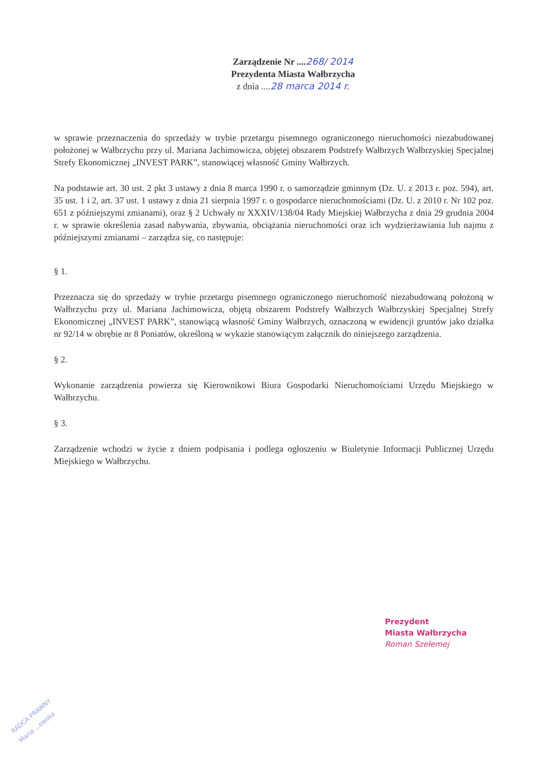Zarządzenie Nr ....268/ 2014
Prezydenta Miasta Wałbrzycha
z dnia ....28 marca 2014 r.
w sprawie przeznaczenia do sprzedaży w trybie przetargu pisemnego ograniczonego nieruchomości niezabudowanej położonej w Wałbrzychu przy ul. Mariana Jachimowicza, objętej obszarem Podstrefy Wałbrzych Wałbrzyskiej Specjalnej Strefy Ekonomicznej „INVEST PARK”, stanowiącej własność Gminy Wałbrzych.
Na podstawie art. 30 ust. 2 pkt 3 ustawy z dnia 8 marca 1990 r. o samorządzie gminnym (Dz. U. z 2013 r. poz. 594), art. 35 ust. 1 i 2, art. 37 ust. 1 ustawy z dnia 21 sierpnia 1997 r. o gospodarce nieruchomościami (Dz. U. z 2010 r. Nr 102 poz. 651 z późniejszymi zmianami), oraz § 2 Uchwały nr XXXIV/138/04 Rady Miejskiej Wałbrzycha z dnia 29 grudnia 2004 r. w sprawie określenia zasad nabywania, zbywania, obciążania nieruchomości oraz ich wydzierżawiania lub najmu z późniejszymi zmianami – zarządza się, co następuje:
§ 1.
Przeznacza się do sprzedaży w trybie przetargu pisemnego ograniczonego nieruchomość niezabudowaną położoną w Wałbrzychu przy ul. Mariana Jachimowicza, objętą obszarem Podstrefy Wałbrzych Wałbrzyskiej Specjalnej Strefy Ekonomicznej „INVEST PARK”, stanowiącą własność Gminy Wałbrzych, oznaczoną w ewidencji gruntów jako działka nr 92/14 w obrębie nr 8 Poniatów, określoną w wykazie stanowiącym załącznik do niniejszego zarządzenia.
§ 2.
Wykonanie zarządzenia powierza się Kierownikowi Biura Gospodarki Nieruchomościami Urzędu Miejskiego w Wałbrzychu.
§ 3.
Zarządzenie wchodzi w życie z dniem podpisania i podlega ogłoszeniu w Biuletynie Informacji Publicznej Urzędu Miejskiego w Wałbrzychu.
Prezydent
Miasta Wałbrzycha
Roman Szełemej
RADCA PRAWNY
Maria ...owska